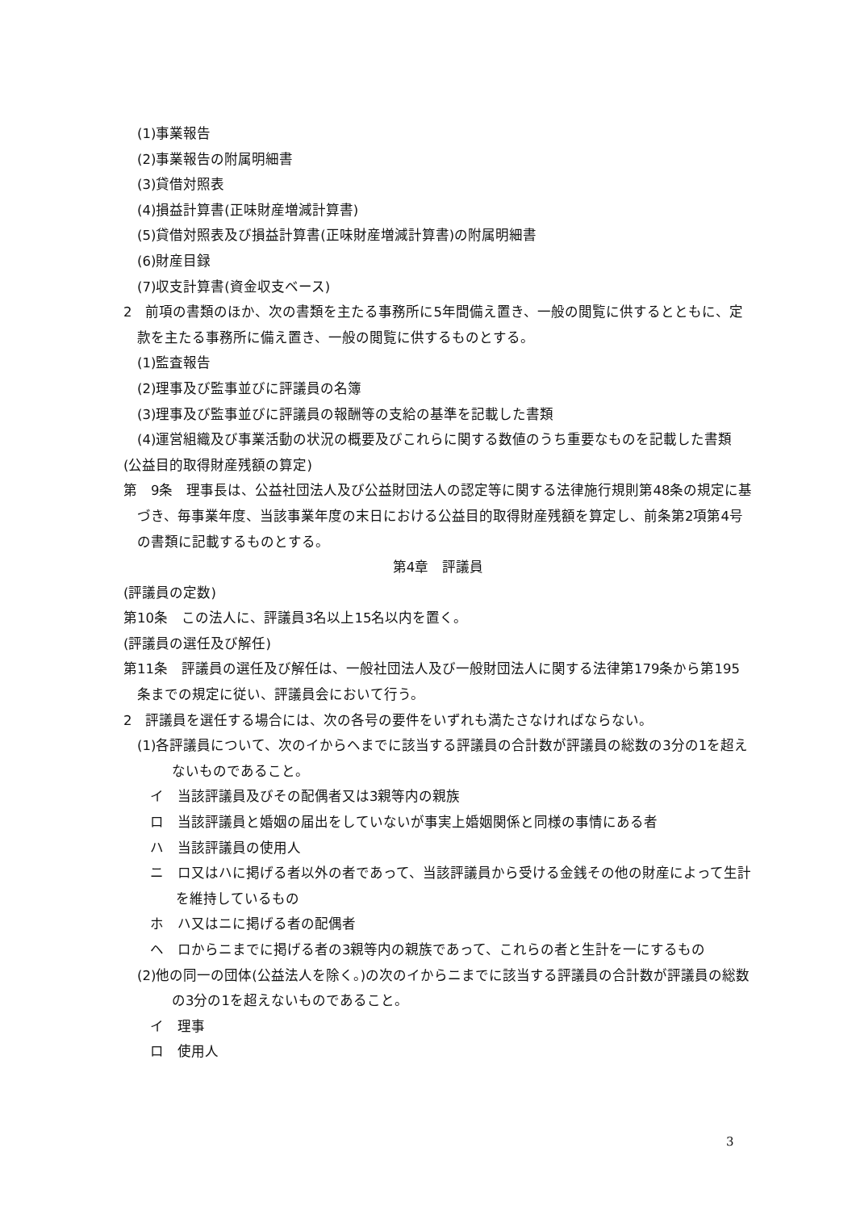(1)事業報告
(2)事業報告の附属明細書
(3)貸借対照表
(4)損益計算書(正味財産増減計算書)
(5)貸借対照表及び損益計算書(正味財産増減計算書)の附属明細書
(6)財産目録
(7)収支計算書(資金収支ベース)
2　前項の書類のほか、次の書類を主たる事務所に5年間備え置き、一般の閲覧に供するとともに、定款を主たる事務所に備え置き、一般の閲覧に供するものとする。
(1)監査報告
(2)理事及び監事並びに評議員の名簿
(3)理事及び監事並びに評議員の報酬等の支給の基準を記載した書類
(4)運営組織及び事業活動の状況の概要及びこれらに関する数値のうち重要なものを記載した書類
(公益目的取得財産残額の算定)
第　9条　理事長は、公益社団法人及び公益財団法人の認定等に関する法律施行規則第48条の規定に基づき、毎事業年度、当該事業年度の末日における公益目的取得財産残額を算定し、前条第2項第4号の書類に記載するものとする。
第4章　評議員
(評議員の定数)
第10条　この法人に、評議員3名以上15名以内を置く。
(評議員の選任及び解任)
第11条　評議員の選任及び解任は、一般社団法人及び一般財団法人に関する法律第179条から第195条までの規定に従い、評議員会において行う。
2　評議員を選任する場合には、次の各号の要件をいずれも満たさなければならない。
(1)各評議員について、次のイからヘまでに該当する評議員の合計数が評議員の総数の3分の1を超えないものであること。
イ　当該評議員及びその配偶者又は3親等内の親族
ロ　当該評議員と婚姻の届出をしていないが事実上婚姻関係と同様の事情にある者
ハ　当該評議員の使用人
ニ　ロ又はハに掲げる者以外の者であって、当該評議員から受ける金銭その他の財産によって生計を維持しているもの
ホ　ハ又はニに掲げる者の配偶者
ヘ　ロからニまでに掲げる者の3親等内の親族であって、これらの者と生計を一にするもの
(2)他の同一の団体(公益法人を除く。)の次のイからニまでに該当する評議員の合計数が評議員の総数の3分の1を超えないものであること。
イ　理事
ロ　使用人
3